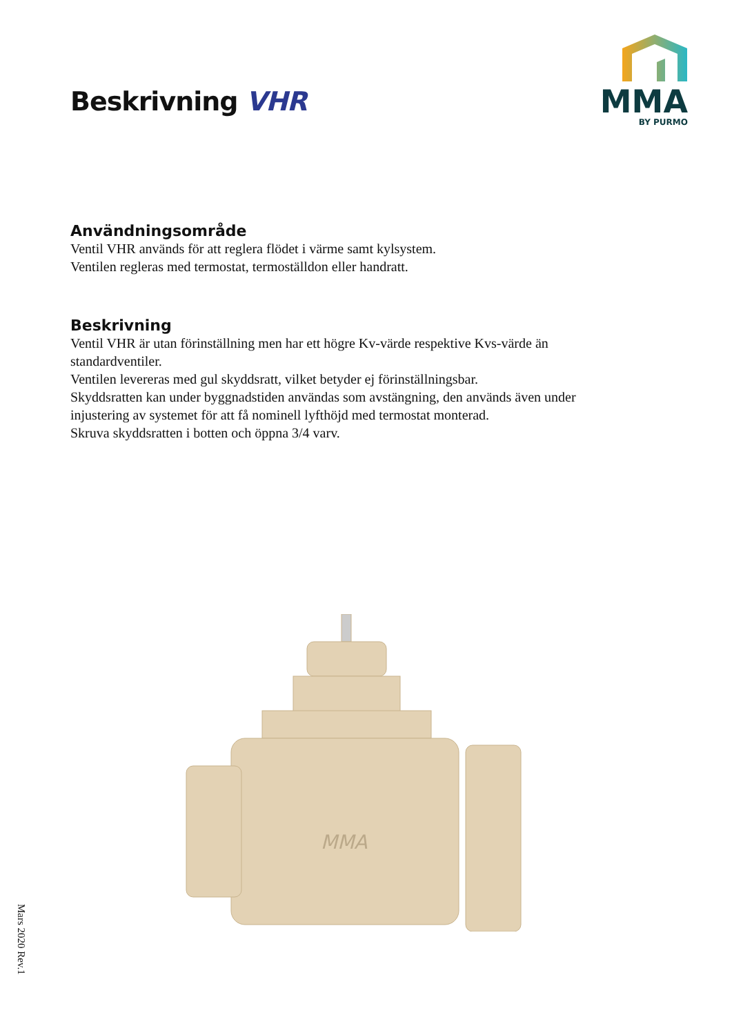Beskrivning VHR
MMA
BY PURMO
Användningsområde
Ventil VHR används för att reglera flödet i värme samt kylsystem.
Ventilen regleras med termostat, termoställdon eller handratt.
Beskrivning
Ventil VHR är utan förinställning men har ett högre Kv-värde respektive Kvs-värde än standardventiler.
Ventilen levereras med gul skyddsratt, vilket betyder ej förinställningsbar.
Skyddsratten kan under byggnadstiden användas som avstängning, den används även under injustering av systemet för att få nominell lyfthöjd med termostat monterad.
Skruva skyddsratten i botten och öppna 3/4 varv.
MMA
Mars 2020 Rev.1